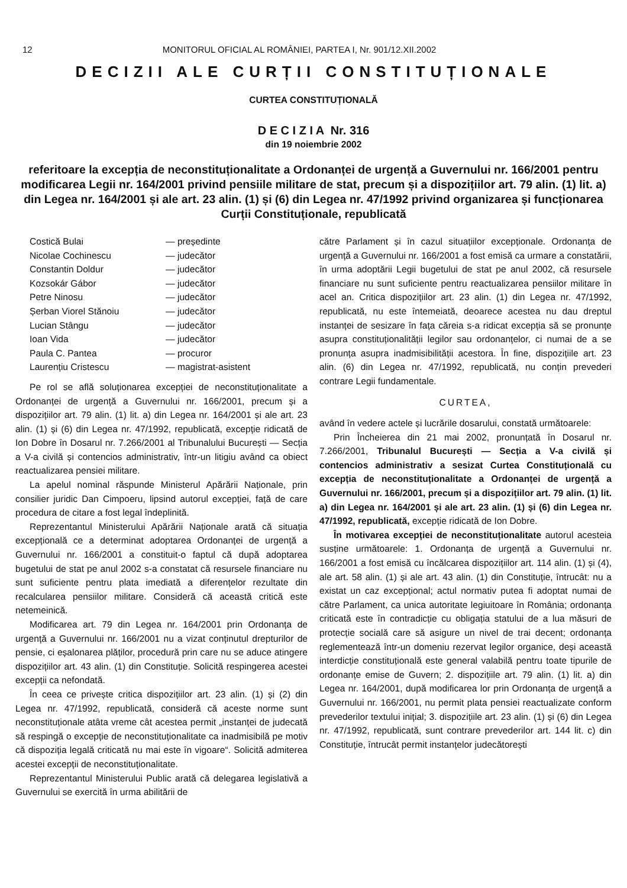12 MONITORUL OFICIAL AL ROMÂNIEI, PARTEA I, Nr. 901/12.XII.2002
DECIZII ALE CURȚII CONSTITUȚIONALE
CURTEA CONSTITUȚIONALĂ
D E C I Z I A Nr. 316
din 19 noiembrie 2002
referitoare la excepția de neconstituționalitate a Ordonanței de urgență a Guvernului nr. 166/2001 pentru modificarea Legii nr. 164/2001 privind pensiile militare de stat, precum și a dispozițiilor art. 79 alin. (1) lit. a) din Legea nr. 164/2001 și ale art. 23 alin. (1) și (6) din Legea nr. 47/1992 privind organizarea și funcționarea Curții Constituționale, republicată
| Costică Bulai | — președinte |
| Nicolae Cochinescu | — judecător |
| Constantin Doldur | — judecător |
| Kozsokár Gábor | — judecător |
| Petre Ninosu | — judecător |
| Șerban Viorel Stănoiu | — judecător |
| Lucian Stângu | — judecător |
| Ioan Vida | — judecător |
| Paula C. Pantea | — procuror |
| Laurențiu Cristescu | — magistrat-asistent |
Pe rol se află soluționarea excepției de neconstituționalitate a Ordonanței de urgență a Guvernului nr. 166/2001, precum și a dispozițiilor art. 79 alin. (1) lit. a) din Legea nr. 164/2001 și ale art. 23 alin. (1) și (6) din Legea nr. 47/1992, republicată, excepție ridicată de Ion Dobre în Dosarul nr. 7.266/2001 al Tribunalului București — Secția a V-a civilă și contencios administrativ, într-un litigiu având ca obiect reactualizarea pensiei militare.
La apelul nominal răspunde Ministerul Apărării Naționale, prin consilier juridic Dan Cimpoeru, lipsind autorul excepției, față de care procedura de citare a fost legal îndeplinită.
Reprezentantul Ministerului Apărării Naționale arată că situația excepțională ce a determinat adoptarea Ordonanței de urgență a Guvernului nr. 166/2001 a constituit-o faptul că după adoptarea bugetului de stat pe anul 2002 s-a constatat că resursele financiare nu sunt suficiente pentru plata imediată a diferențelor rezultate din recalcularea pensiilor militare. Consideră că această critică este netemeinică.
Modificarea art. 79 din Legea nr. 164/2001 prin Ordonanța de urgență a Guvernului nr. 166/2001 nu a vizat conținutul drepturilor de pensie, ci eșalonarea plăților, procedură prin care nu se aduce atingere dispozițiilor art. 43 alin. (1) din Constituție. Solicită respingerea acestei excepții ca nefondată.
În ceea ce privește critica dispozițiilor art. 23 alin. (1) și (2) din Legea nr. 47/1992, republicată, consideră că aceste norme sunt neconstituționale atâta vreme cât acestea permit „instanței de judecată să respingă o excepție de neconstituționalitate ca inadmisibilă pe motiv că dispoziția legală criticată nu mai este în vigoare“. Solicită admiterea acestei excepții de neconstituționalitate.
Reprezentantul Ministerului Public arată că delegarea legislativă a Guvernului se exercită în urma abilitării de
către Parlament și în cazul situațiilor excepționale. Ordonanța de urgență a Guvernului nr. 166/2001 a fost emisă ca urmare a constatării, în urma adoptării Legii bugetului de stat pe anul 2002, că resursele financiare nu sunt suficiente pentru reactualizarea pensiilor militare în acel an. Critica dispozițiilor art. 23 alin. (1) din Legea nr. 47/1992, republicată, nu este întemeiată, deoarece acestea nu dau dreptul instanței de sesizare în fața căreia s-a ridicat excepția să se pronunțe asupra constituționalității legilor sau ordonanțelor, ci numai de a se pronunța asupra inadmisibilității acestora. În fine, dispozițiile art. 23 alin. (6) din Legea nr. 47/1992, republicată, nu conțin prevederi contrare Legii fundamentale.
CURTEA,
având în vedere actele și lucrările dosarului, constată următoarele:
Prin Încheierea din 21 mai 2002, pronunțată în Dosarul nr. 7.266/2001, Tribunalul București — Secția a V-a civilă și contencios administrativ a sesizat Curtea Constituțională cu excepția de neconstituționalitate a Ordonanței de urgență a Guvernului nr. 166/2001, precum și a dispozițiilor art. 79 alin. (1) lit. a) din Legea nr. 164/2001 și ale art. 23 alin. (1) și (6) din Legea nr. 47/1992, republicată, excepție ridicată de Ion Dobre.
În motivarea excepției de neconstituționalitate autorul acesteia susține următoarele: 1. Ordonanța de urgență a Guvernului nr. 166/2001 a fost emisă cu încălcarea dispozițiilor art. 114 alin. (1) și (4), ale art. 58 alin. (1) și ale art. 43 alin. (1) din Constituție, întrucât: nu a existat un caz excepțional; actul normativ putea fi adoptat numai de către Parlament, ca unica autoritate legiuitoare în România; ordonanța criticată este în contradicție cu obligația statului de a lua măsuri de protecție socială care să asigure un nivel de trai decent; ordonanța reglementează într-un domeniu rezervat legilor organice, deși această interdicție constituțională este general valabilă pentru toate tipurile de ordonanțe emise de Guvern; 2. dispozițiile art. 79 alin. (1) lit. a) din Legea nr. 164/2001, după modificarea lor prin Ordonanța de urgență a Guvernului nr. 166/2001, nu permit plata pensiei reactualizate conform prevederilor textului inițial; 3. dispozițiile art. 23 alin. (1) și (6) din Legea nr. 47/1992, republicată, sunt contrare prevederilor art. 144 lit. c) din Constituție, întrucât permit instanțelor judecătorești